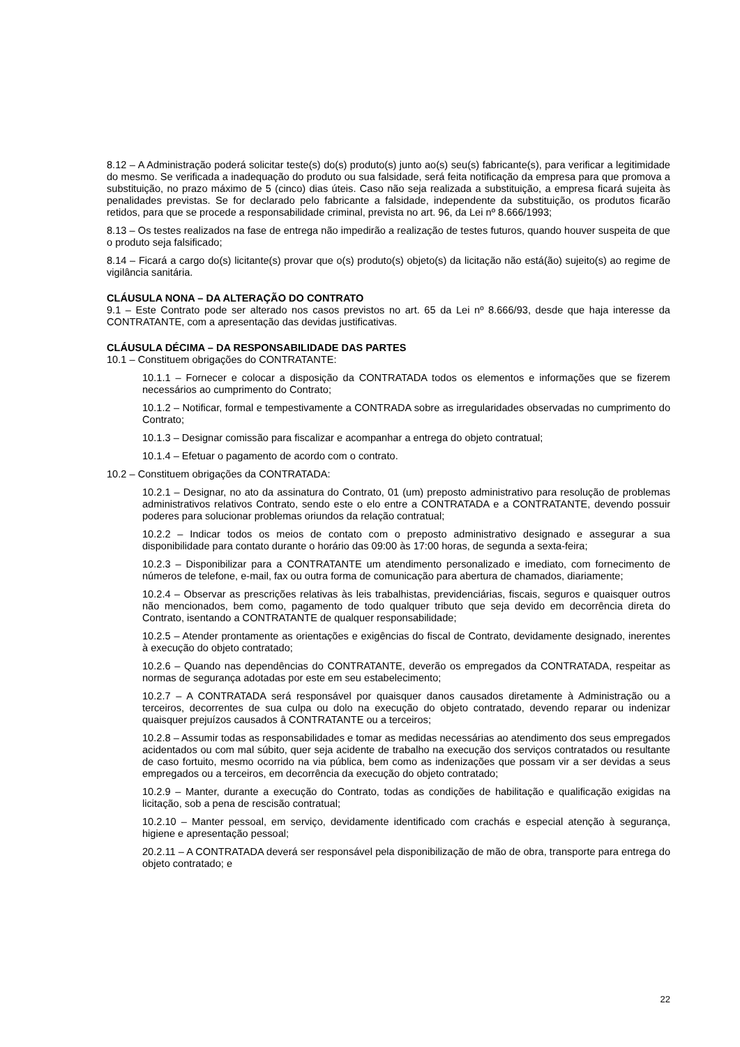8.12 – A Administração poderá solicitar teste(s) do(s) produto(s) junto ao(s) seu(s) fabricante(s), para verificar a legitimidade do mesmo. Se verificada a inadequação do produto ou sua falsidade, será feita notificação da empresa para que promova a substituição, no prazo máximo de 5 (cinco) dias úteis. Caso não seja realizada a substituição, a empresa ficará sujeita às penalidades previstas. Se for declarado pelo fabricante a falsidade, independente da substituição, os produtos ficarão retidos, para que se procede a responsabilidade criminal, prevista no art. 96, da Lei nº 8.666/1993;
8.13 – Os testes realizados na fase de entrega não impedirão a realização de testes futuros, quando houver suspeita de que o produto seja falsificado;
8.14 – Ficará a cargo do(s) licitante(s) provar que o(s) produto(s) objeto(s) da licitação não está(ão) sujeito(s) ao regime de vigilância sanitária.
CLÁUSULA NONA – DA ALTERAÇÃO DO CONTRATO
9.1 – Este Contrato pode ser alterado nos casos previstos no art. 65 da Lei nº 8.666/93, desde que haja interesse da CONTRATANTE, com a apresentação das devidas justificativas.
CLÁUSULA DÉCIMA – DA RESPONSABILIDADE DAS PARTES
10.1 – Constituem obrigações do CONTRATANTE:
10.1.1 – Fornecer e colocar a disposição da CONTRATADA todos os elementos e informações que se fizerem necessários ao cumprimento do Contrato;
10.1.2 – Notificar, formal e tempestivamente a CONTRADA sobre as irregularidades observadas no cumprimento do Contrato;
10.1.3 – Designar comissão para fiscalizar e acompanhar a entrega do objeto contratual;
10.1.4 – Efetuar o pagamento de acordo com o contrato.
10.2 – Constituem obrigações da CONTRATADA:
10.2.1 – Designar, no ato da assinatura do Contrato, 01 (um) preposto administrativo para resolução de problemas administrativos relativos Contrato, sendo este o elo entre a CONTRATADA e a CONTRATANTE, devendo possuir poderes para solucionar problemas oriundos da relação contratual;
10.2.2 – Indicar todos os meios de contato com o preposto administrativo designado e assegurar a sua disponibilidade para contato durante o horário das 09:00 às 17:00 horas, de segunda a sexta-feira;
10.2.3 – Disponibilizar para a CONTRATANTE um atendimento personalizado e imediato, com fornecimento de números de telefone, e-mail, fax ou outra forma de comunicação para abertura de chamados, diariamente;
10.2.4 – Observar as prescrições relativas às leis trabalhistas, previdenciárias, fiscais, seguros e quaisquer outros não mencionados, bem como, pagamento de todo qualquer tributo que seja devido em decorrência direta do Contrato, isentando a CONTRATANTE de qualquer responsabilidade;
10.2.5 – Atender prontamente as orientações e exigências do fiscal de Contrato, devidamente designado, inerentes à execução do objeto contratado;
10.2.6 – Quando nas dependências do CONTRATANTE, deverão os empregados da CONTRATADA, respeitar as normas de segurança adotadas por este em seu estabelecimento;
10.2.7 – A CONTRATADA será responsável por quaisquer danos causados diretamente à Administração ou a terceiros, decorrentes de sua culpa ou dolo na execução do objeto contratado, devendo reparar ou indenizar quaisquer prejuízos causados â CONTRATANTE ou a terceiros;
10.2.8 – Assumir todas as responsabilidades e tomar as medidas necessárias ao atendimento dos seus empregados acidentados ou com mal súbito, quer seja acidente de trabalho na execução dos serviços contratados ou resultante de caso fortuito, mesmo ocorrido na via pública, bem como as indenizações que possam vir a ser devidas a seus empregados ou a terceiros, em decorrência da execução do objeto contratado;
10.2.9 – Manter, durante a execução do Contrato, todas as condições de habilitação e qualificação exigidas na licitação, sob a pena de rescisão contratual;
10.2.10 – Manter pessoal, em serviço, devidamente identificado com crachás e especial atenção à segurança, higiene e apresentação pessoal;
20.2.11 – A CONTRATADA deverá ser responsável pela disponibilização de mão de obra, transporte para entrega do objeto contratado; e
22